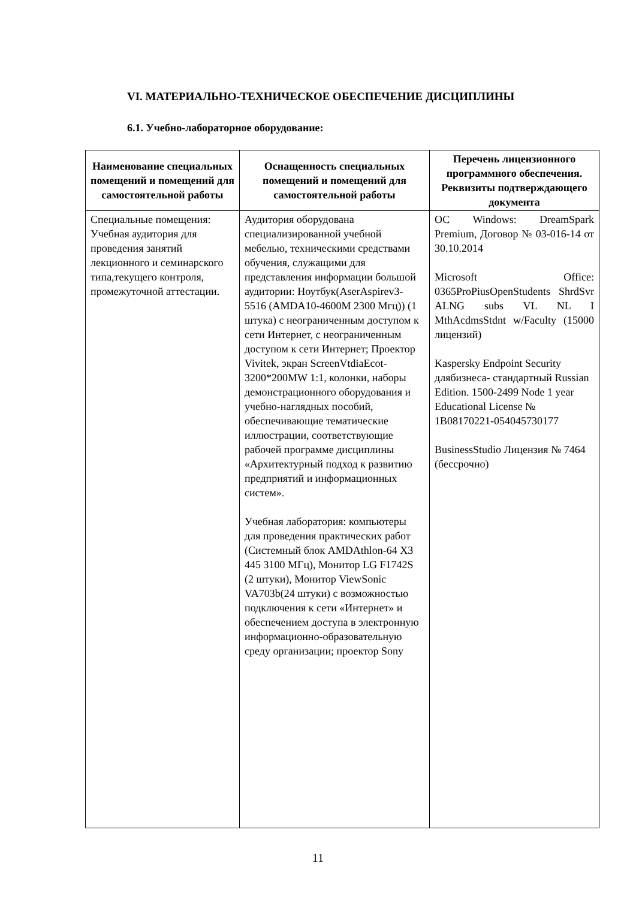VI. МАТЕРИАЛЬНО-ТЕХНИЧЕСКОЕ ОБЕСПЕЧЕНИЕ ДИСЦИПЛИНЫ
6.1. Учебно-лабораторное оборудование:
| Наименование специальных помещений и помещений для самостоятельной работы | Оснащенность специальных помещений и помещений для самостоятельной работы | Перечень лицензионного программного обеспечения. Реквизиты подтверждающего документа |
| --- | --- | --- |
| Специальные помещения: Учебная аудитория для проведения занятий лекционного и семинарского типа,текущего контроля, промежуточной аттестации. | Аудитория оборудована специализированной учебной мебелью, техническими средствами обучения, служащими для представления информации большой аудитории: Ноутбук(AserAspirev3-5516 (AMDA10-4600M 2300 Мгц)) (1 штука) с неограниченным доступом к сети Интернет, с неограниченным доступом к сети Интернет; Проектор Vivitek, экран ScreenVtdiaEcot-3200*200MW 1:1, колонки, наборы демонстрационного оборудования и учебно-наглядных пособий, обеспечивающие тематические иллюстрации, соответствующие рабочей программе дисциплины «Архитектурный подход к развитию предприятий и информационных систем». Учебная лаборатория: компьютеры для проведения практических работ (Системный блок AMDAthlon-64 X3 445 3100 МГц), Монитор LG F1742S (2 штуки), Монитор ViewSonic VA703b(24 штуки) с возможностью подключения к сети «Интернет» и обеспечением доступа в электронную информационно-образовательную среду организации; проектор Sony | ОС Windows: DreamSpark Premium, Договор № 03-016-14 от 30.10.2014 Microsoft Office: 0365ProPiusOpenStudents ShrdSvr ALNG subs VL NL I MthAcdmsStdnt w/Faculty (15000 лицензий) Kaspersky Endpoint Security длябизнеса- стандартный Russian Edition. 1500-2499 Node 1 year Educational License № 1B08170221-054045730177 BusinessStudio Лицензия № 7464 (бессрочно) |
11